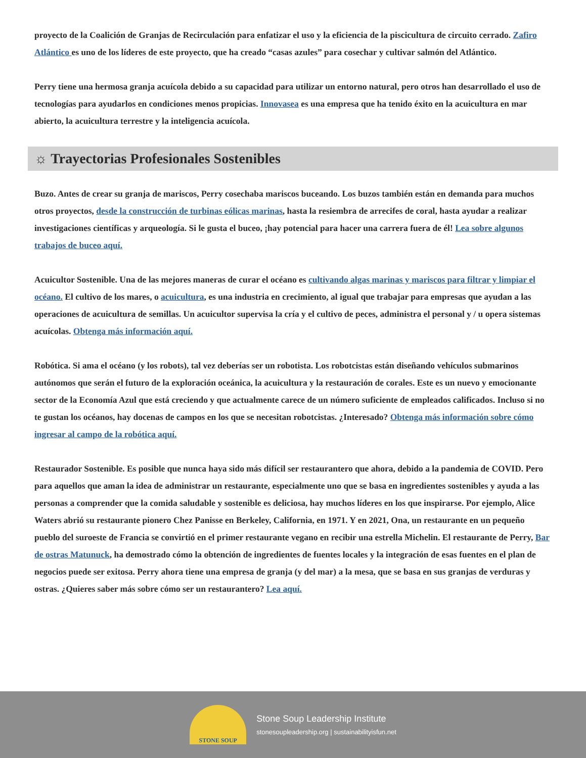proyecto de la Coalición de Granjas de Recirculación para enfatizar el uso y la eficiencia de la piscicultura de circuito cerrado. Zafiro Atlántico es uno de los líderes de este proyecto, que ha creado “casas azules” para cosechar y cultivar salmón del Atlántico.
Perry tiene una hermosa granja acuícola debido a su capacidad para utilizar un entorno natural, pero otros han desarrollado el uso de tecnologías para ayudarlos en condiciones menos propicias. Innovasea es una empresa que ha tenido éxito en la acuicultura en mar abierto, la acuicultura terrestre y la inteligencia acuícola.
☼ Trayectorias Profesionales Sostenibles
Buzo. Antes de crear su granja de mariscos, Perry cosechaba mariscos buceando. Los buzos también están en demanda para muchos otros proyectos, desde la construcción de turbinas eólicas marinas, hasta la resiembra de arrecifes de coral, hasta ayudar a realizar investigaciones científicas y arqueología. Si le gusta el buceo, ¡hay potencial para hacer una carrera fuera de él! Lea sobre algunos trabajos de buceo aquí.
Acuicultor Sostenible. Una de las mejores maneras de curar el océano es cultivando algas marinas y mariscos para filtrar y limpiar el océano. El cultivo de los mares, o acuicultura, es una industria en crecimiento, al igual que trabajar para empresas que ayudan a las operaciones de acuicultura de semillas. Un acuicultor supervisa la cría y el cultivo de peces, administra el personal y / u opera sistemas acuícolas. Obtenga más información aquí.
Robótica. Si ama el océano (y los robots), tal vez deberías ser un robotista. Los robotcistas están diseñando vehículos submarinos autónomos que serán el futuro de la exploración oceánica, la acuicultura y la restauración de corales. Este es un nuevo y emocionante sector de la Economía Azul que está creciendo y que actualmente carece de un número suficiente de empleados calificados. Incluso si no te gustan los océanos, hay docenas de campos en los que se necesitan robotcistas. ¿Interesado? Obtenga más información sobre cómo ingresar al campo de la robótica aquí.
Restaurador Sostenible. Es posible que nunca haya sido más difícil ser restaurantero que ahora, debido a la pandemia de COVID. Pero para aquellos que aman la idea de administrar un restaurante, especialmente uno que se basa en ingredientes sostenibles y ayuda a las personas a comprender que la comida saludable y sostenible es deliciosa, hay muchos líderes en los que inspirarse. Por ejemplo, Alice Waters abrió su restaurante pionero Chez Panisse en Berkeley, California, en 1971. Y en 2021, Ona, un restaurante en un pequeño pueblo del suroeste de Francia se convirtió en el primer restaurante vegano en recibir una estrella Michelin. El restaurante de Perry, Bar de ostras Matunuck, ha demostrado cómo la obtención de ingredientes de fuentes locales y la integración de esas fuentes en el plan de negocios puede ser exitosa. Perry ahora tiene una empresa de granja (y del mar) a la mesa, que se basa en sus granjas de verduras y ostras. ¿Quieres saber más sobre cómo ser un restaurantero? Lea aquí.
STONE SOUP
Stone Soup Leadership Institute
stonesoupleadership.org | sustainabilityisfun.net